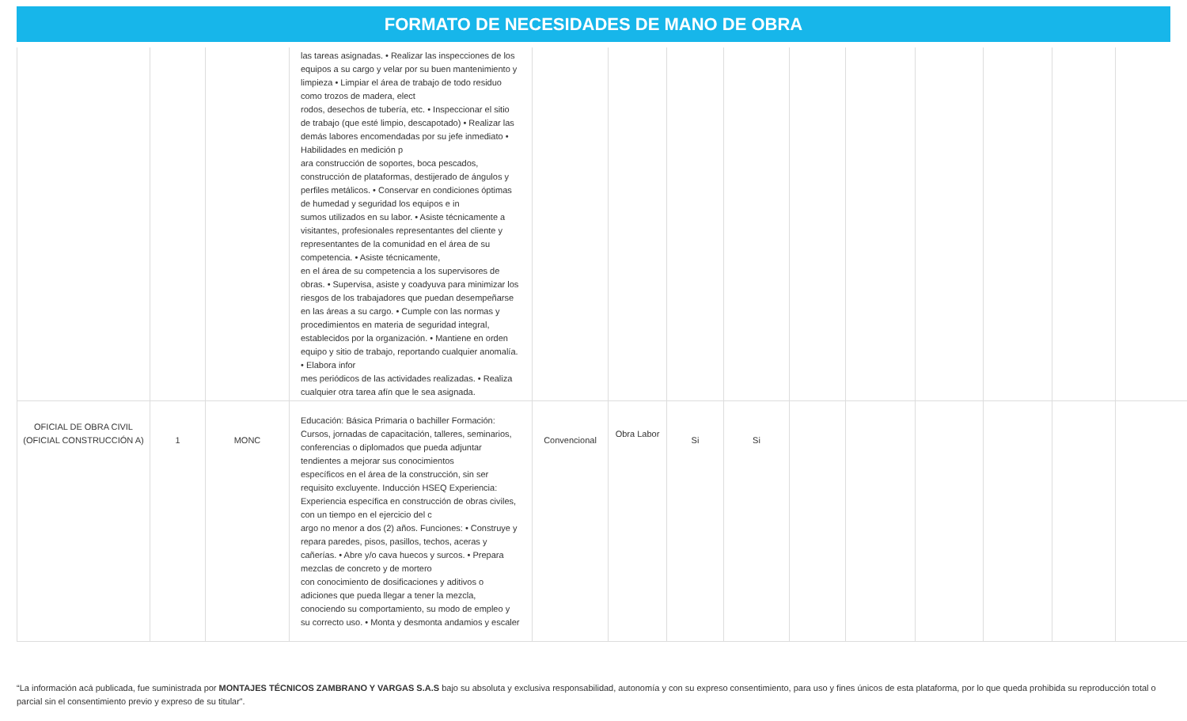FORMATO DE NECESIDADES DE MANO DE OBRA
| | | | las tareas asignadas. • Realizar las inspecciones de los equipos a su cargo y velar por su buen mantenimiento y limpieza • Limpiar el área de trabajo de todo residuo como trozos de madera, elect rodos, desechos de tubería, etc. • Inspeccionar el sitio de trabajo (que esté limpio, descapotado) • Realizar las demás labores encomendadas por su jefe inmediato • Habilidades en medición p ara construcción de soportes, boca pescados, construcción de plataformas, destijerado de ángulos y perfiles metálicos. • Conservar en condiciones óptimas de humedad y seguridad los equipos e in sumos utilizados en su labor. • Asiste técnicamente a visitantes, profesionales representantes del cliente y representantes de la comunidad en el área de su competencia. • Asiste técnicamente, en el área de su competencia a los supervisores de obras. • Supervisa, asiste y coadyuva para minimizar los riesgos de los trabajadores que puedan desempeñarse en las áreas a su cargo. • Cumple con las normas y procedimientos en materia de seguridad integral, establecidos por la organización. • Mantiene en orden equipo y sitio de trabajo, reportando cualquier anomalía. • Elabora infor mes periódicos de las actividades realizadas. • Realiza cualquier otra tarea afín que le sea asignada. | | | | | | | | | | |
| OFICIAL DE OBRA CIVIL (OFICIAL CONSTRUCCIÓN A) | 1 | MONC | Educación: Básica Primaria o bachiller Formación: Cursos, jornadas de capacitación, talleres, seminarios, conferencias o diplomados que pueda adjuntar tendientes a mejorar sus conocimientos específicos en el área de la construcción, sin ser requisito excluyente. Inducción HSEQ Experiencia: Experiencia específica en construcción de obras civiles, con un tiempo en el ejercicio del c argo no menor a dos (2) años. Funciones: • Construye y repara paredes, pisos, pasillos, techos, aceras y cañerías. • Abre y/o cava huecos y surcos. • Prepara mezclas de concreto y de mortero con conocimiento de dosificaciones y aditivos o adiciones que pueda llegar a tener la mezcla, conociendo su comportamiento, su modo de empleo y su correcto uso. • Monta y desmonta andamios y escaler | Convencional | Obra Labor | Si | Si | | | | | | |
“La información acá publicada, fue suministrada por MONTAJES TÉCNICOS ZAMBRANO Y VARGAS S.A.S bajo su absoluta y exclusiva responsabilidad, autonomía y con su expreso consentimiento, para uso y fines únicos de esta plataforma, por lo que queda prohibida su reproducción total o parcial sin el consentimiento previo y expreso de su titular”.